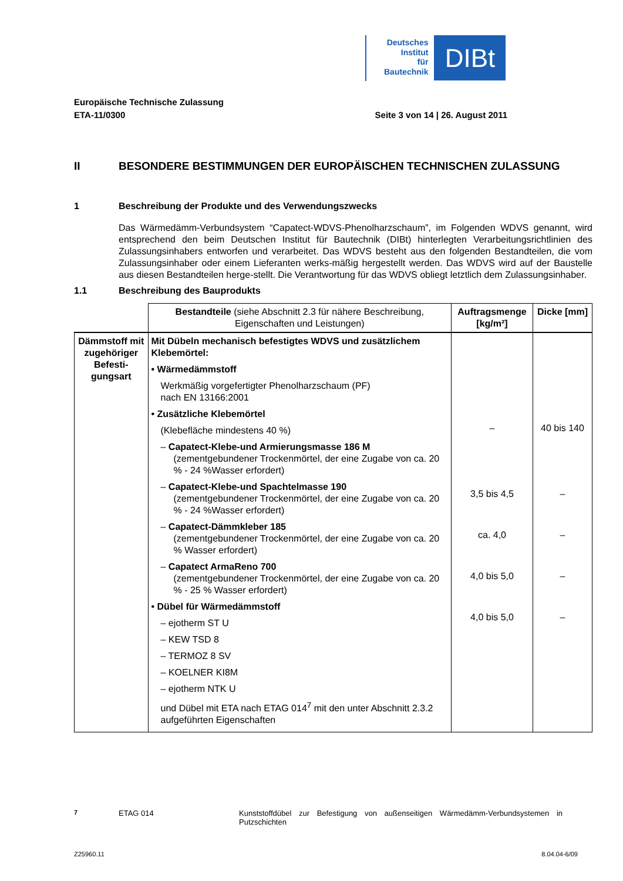Deutsches
Institut
für
Bautechnik
DIBt
Europäische Technische Zulassung
ETA-11/0300 Seite 3 von 14 | 26. August 2011
II BESONDERE BESTIMMUNGEN DER EUROPÄISCHEN TECHNISCHEN ZULASSUNG
1 Beschreibung der Produkte und des Verwendungszwecks
Das Wärmedämm-Verbundsystem “Capatect-WDVS-Phenolharzschaum”, im Folgenden WDVS genannt, wird entsprechend den beim Deutschen Institut für Bautechnik (DIBt) hinterlegten Verarbeitungsrichtlinien des Zulassungsinhabers entworfen und verarbeitet. Das WDVS besteht aus den folgenden Bestandteilen, die vom Zulassungsinhaber oder einem Lieferanten werks-mäßig hergestellt werden. Das WDVS wird auf der Baustelle aus diesen Bestandteilen herge-stellt. Die Verantwortung für das WDVS obliegt letztlich dem Zulassungsinhaber.
1.1 Beschreibung des Bauprodukts
| | Bestandteile (siehe Abschnitt 2.3 für nähere Beschreibung, Eigenschaften und Leistungen) | Auftragsmenge [kg/m²] | Dicke [mm] |
| --- | --- | --- | --- |
| Dämmstoff mit zugehöriger Befesti-gungsart | Mit Dübeln mechanisch befestigtes WDVS und zusätzlichem Klebemörtel: • Wärmedämmstoff Werkmäßig vorgefertigter Phenolharzschaum (PF) nach EN 13166:2001 • Zusätzliche Klebemörtel (Klebefläche mindestens 40 %) – Capatect-Klebe-und Armierungsmasse 186 M (zementgebundener Trockenmörtel, der eine Zugabe von ca. 20 % - 24 %Wasser erfordert) – Capatect-Klebe-und Spachtelmasse 190 (zementgebundener Trockenmörtel, der eine Zugabe von ca. 20 % - 24 %Wasser erfordert) – Capatect-Dämmkleber 185 (zementgebundener Trockenmörtel, der eine Zugabe von ca. 20 % Wasser erfordert) – Capatect ArmaReno 700 (zementgebundener Trockenmörtel, der eine Zugabe von ca. 20 % - 25 % Wasser erfordert) • Dübel für Wärmedämmstoff – ejotherm ST U – KEW TSD 8 – TERMOZ 8 SV – KOELNER KI8M – ejotherm NTK U und Dübel mit ETA nach ETAG 014<sup>7</sup> mit den unter Abschnitt 2.3.2 aufgeführten Eigenschaften | – 3,5 bis 4,5 ca. 4,0 4,0 bis 5,0 4,0 bis 5,0 | 40 bis 140 – – – – |
<sup>7</sup> ETAG 014 Kunststoffdübel zur Befestigung von außenseitigen Wärmedämm-Verbundsystemen in Putzschichten
Z25960.11 8.04.04-6/09